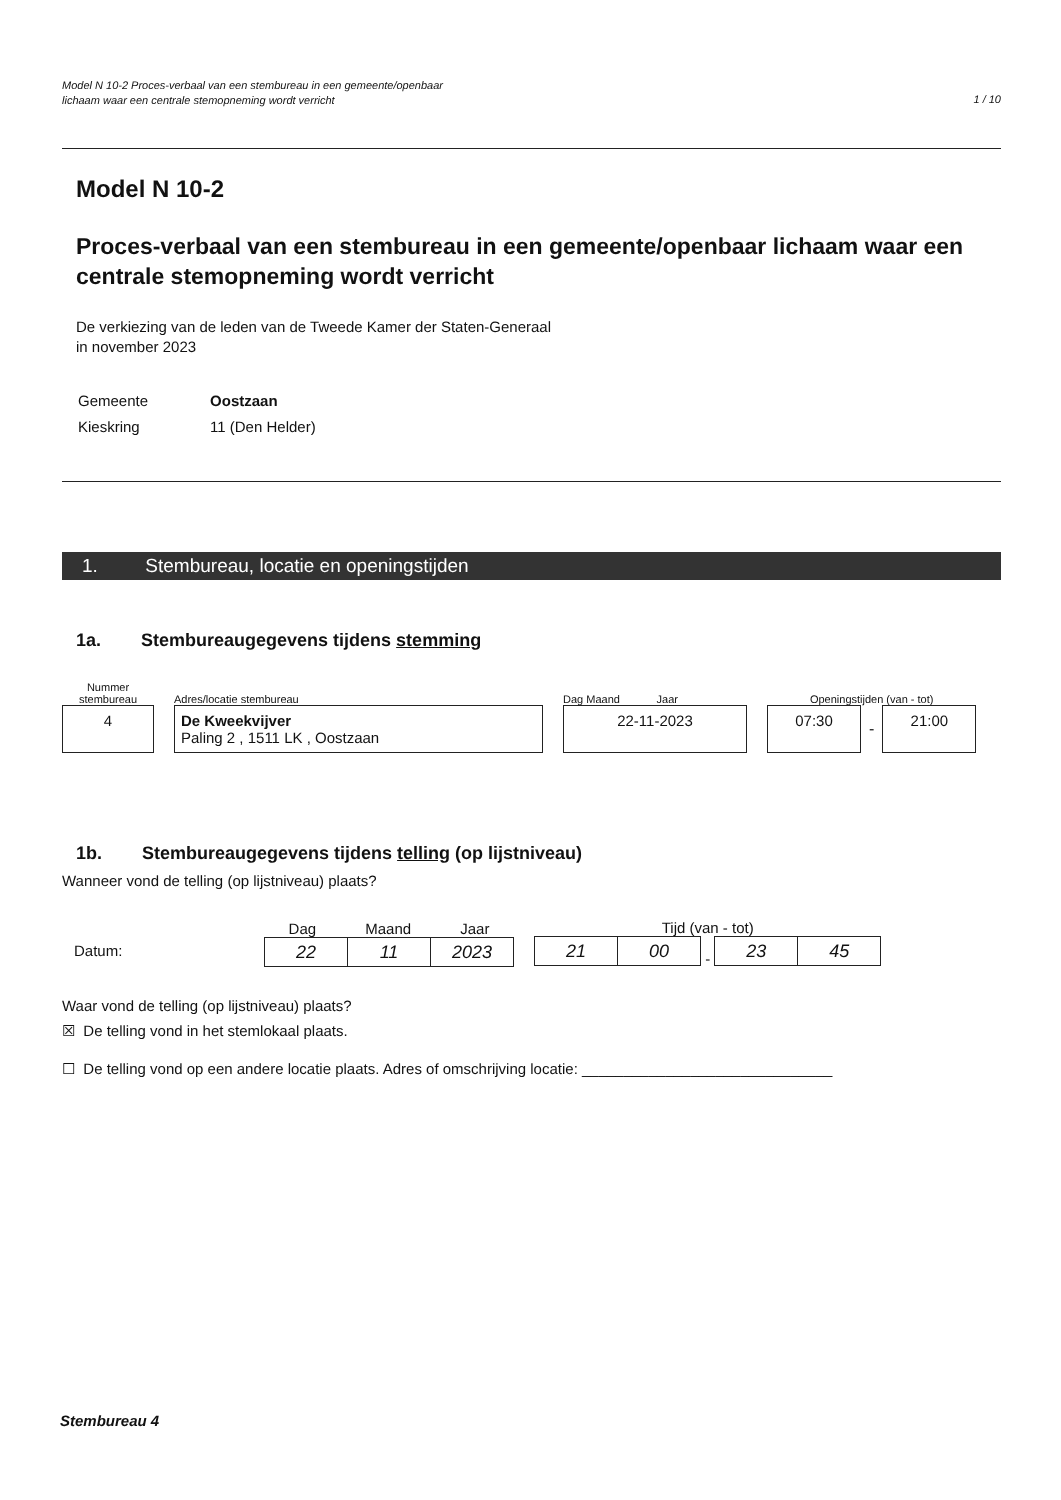Model N 10-2 Proces-verbaal van een stembureau in een gemeente/openbaar
lichaam waar een centrale stemopneming wordt verricht
1 / 10
Model N 10-2
Proces-verbaal van een stembureau in een gemeente/openbaar lichaam waar een centrale stemopneming wordt verricht
De verkiezing van de leden van de Tweede Kamer der Staten-Generaal
in november 2023
| Gemeente | Oostzaan |
| Kieskring | 11 (Den Helder) |
1. Stembureau, locatie en openingstijden
1a. Stembureaugegevens tijdens stemming
Nummer
stembureau
4
Adres/locatie stembureau
De Kweekvijver
Paling 2 , 1511 LK , Oostzaan
Dag Maand Jaar
22-11-2023
Openingstijden (van - tot)
07:30
-
21:00
1b. Stembureaugegevens tijdens telling (op lijstniveau)
Wanneer vond de telling (op lijstniveau) plaats?
Datum:
Dag Maand Jaar
| 22 | 11 | 2023 |
Tijd (van - tot)
| 21 | 00 |
-
| 23 | 45 |
Waar vond de telling (op lijstniveau) plaats?
☒ De telling vond in het stemlokaal plaats.
☐ De telling vond op een andere locatie plaats. Adres of omschrijving locatie: ______________________________
Stembureau 4